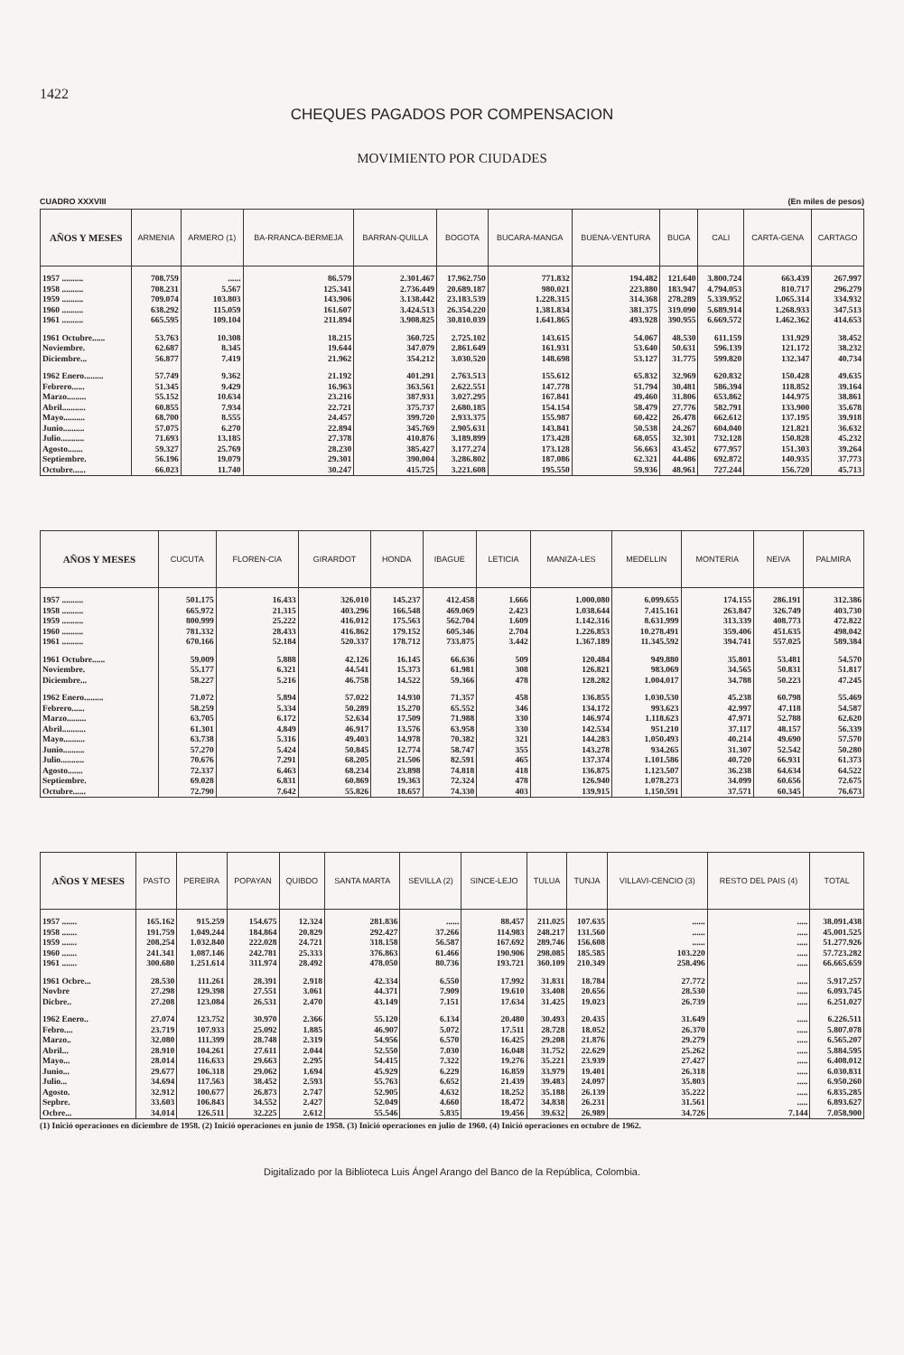1422
CHEQUES PAGADOS POR COMPENSACION
MOVIMIENTO POR CIUDADES
CUADRO XXXVIII (En miles de pesos)
| AÑOS Y MESES | ARMENIA | ARMERO (1) | BA-RRANCA-BERMEJA | BARRAN-QUILLA | BOGOTA | BUCARA-MANGA | BUENA-VENTURA | BUGA | CALI | CARTA-GENA | CARTAGO |
| --- | --- | --- | --- | --- | --- | --- | --- | --- | --- | --- | --- |
| 1957 .......... | 708.759 | ...... | 86.579 | 2.301.467 | 17.962.750 | 771.832 | 194.482 | 121.640 | 3.800.724 | 663.439 | 267.997 |
| 1958 .......... | 708.231 | 5.567 | 125.341 | 2.736.449 | 20.689.187 | 980.021 | 223.880 | 183.947 | 4.794.053 | 810.717 | 296.279 |
| 1959 .......... | 709.074 | 103.803 | 143.906 | 3.138.442 | 23.183.539 | 1.228.315 | 314.368 | 278.289 | 5.339.952 | 1.065.314 | 334.932 |
| 1960 .......... | 638.292 | 115.059 | 161.607 | 3.424.513 | 26.354.220 | 1.381.834 | 381.375 | 319.090 | 5.689.914 | 1.268.933 | 347.513 |
| 1961 .......... | 665.595 | 109.104 | 211.894 | 3.908.825 | 30.810.039 | 1.641.865 | 493.928 | 390.955 | 6.669.572 | 1.462.362 | 414.653 |
| 1961 Octubre...... | 53.763 | 10.308 | 18.215 | 360.725 | 2.725.102 | 143.615 | 54.067 | 48.530 | 611.159 | 131.929 | 38.452 |
| Noviembre. | 62.687 | 8.345 | 19.644 | 347.079 | 2.861.649 | 161.931 | 53.640 | 50.631 | 596.139 | 121.172 | 38.232 |
| Diciembre... | 56.877 | 7.419 | 21.962 | 354.212 | 3.030.520 | 148.698 | 53.127 | 31.775 | 599.820 | 132.347 | 40.734 |
| 1962 Enero......... | 57.749 | 9.362 | 21.192 | 401.291 | 2.763.513 | 155.612 | 65.832 | 32.969 | 620.832 | 150.428 | 49.635 |
| Febrero...... | 51.345 | 9.429 | 16.963 | 363.561 | 2.622.551 | 147.778 | 51.794 | 30.481 | 586.394 | 118.852 | 39.164 |
| Marzo......... | 55.152 | 10.634 | 23.216 | 387.931 | 3.027.295 | 167.841 | 49.460 | 31.806 | 653.862 | 144.975 | 38.861 |
| Abril........... | 60.855 | 7.934 | 22.721 | 375.737 | 2.680.185 | 154.154 | 58.479 | 27.776 | 582.791 | 133.900 | 35.678 |
| Mayo.......... | 68.700 | 8.555 | 24.457 | 399.720 | 2.933.375 | 155.987 | 60.422 | 26.478 | 662.612 | 137.195 | 39.918 |
| Junio.......... | 57.075 | 6.270 | 22.894 | 345.769 | 2.905.631 | 143.841 | 50.538 | 24.267 | 604.040 | 121.821 | 36.632 |
| Julio........... | 71.693 | 13.185 | 27.378 | 410.876 | 3.189.899 | 173.428 | 68.055 | 32.301 | 732.128 | 150.828 | 45.232 |
| Agosto....... | 59.327 | 25.769 | 28.230 | 385.427 | 3.177.274 | 173.128 | 56.663 | 43.452 | 677.957 | 151.303 | 39.264 |
| Septiembre. | 56.196 | 19.079 | 29.301 | 390.004 | 3.286.802 | 187.086 | 62.321 | 44.486 | 692.872 | 140.935 | 37.773 |
| Octubre...... | 66.023 | 11.740 | 30.247 | 415.725 | 3.221.608 | 195.550 | 59.936 | 48.961 | 727.244 | 156.720 | 45.713 |
| AÑOS Y MESES | CUCUTA | FLOREN-CIA | GIRARDOT | HONDA | IBAGUE | LETICIA | MANIZA-LES | MEDELLIN | MONTERIA | NEIVA | PALMIRA |
| --- | --- | --- | --- | --- | --- | --- | --- | --- | --- | --- | --- |
| 1957 .......... | 501.175 | 16.433 | 326.010 | 145.237 | 412.458 | 1.666 | 1.000.080 | 6.099.655 | 174.155 | 286.191 | 312.386 |
| 1958 .......... | 665.972 | 21.315 | 403.296 | 166.548 | 469.069 | 2.423 | 1.038.644 | 7.415.161 | 263.847 | 326.749 | 403.730 |
| 1959 .......... | 800.999 | 25.222 | 416.012 | 175.563 | 562.704 | 1.609 | 1.142.316 | 8.631.999 | 313.339 | 408.773 | 472.822 |
| 1960 .......... | 781.332 | 28.433 | 416.862 | 179.152 | 605.346 | 2.704 | 1.226.853 | 10.278.491 | 359.406 | 451.635 | 498.042 |
| 1961 .......... | 670.166 | 52.184 | 520.337 | 178.712 | 733.875 | 3.442 | 1.367.189 | 11.345.592 | 394.741 | 557.025 | 589.384 |
| 1961 Octubre...... | 59.009 | 5.888 | 42.126 | 16.145 | 66.636 | 509 | 120.484 | 949.880 | 35.801 | 53.481 | 54.570 |
| Noviembre. | 55.177 | 6.321 | 44.541 | 15.373 | 61.981 | 308 | 126.821 | 983.069 | 34.565 | 50.831 | 51.817 |
| Diciembre... | 58.227 | 5.216 | 46.758 | 14.522 | 59.366 | 478 | 128.282 | 1.004.017 | 34.788 | 50.223 | 47.245 |
| 1962 Enero......... | 71.072 | 5.894 | 57.022 | 14.930 | 71.357 | 458 | 136.855 | 1.030.530 | 45.238 | 60.798 | 55.469 |
| Febrero...... | 58.259 | 5.334 | 50.289 | 15.270 | 65.552 | 346 | 134.172 | 993.623 | 42.997 | 47.118 | 54.587 |
| Marzo......... | 63.705 | 6.172 | 52.634 | 17.509 | 71.988 | 330 | 146.974 | 1.118.623 | 47.971 | 52.788 | 62.620 |
| Abril........... | 61.301 | 4.849 | 46.917 | 13.576 | 63.958 | 330 | 142.534 | 951.210 | 37.117 | 48.157 | 56.339 |
| Mayo.......... | 63.738 | 5.316 | 49.403 | 14.978 | 70.382 | 321 | 144.283 | 1.050.493 | 40.214 | 49.690 | 57.570 |
| Junio.......... | 57.270 | 5.424 | 50.845 | 12.774 | 58.747 | 355 | 143.278 | 934.265 | 31.307 | 52.542 | 50.280 |
| Julio........... | 70.676 | 7.291 | 68.205 | 21.506 | 82.591 | 465 | 137.374 | 1.101.586 | 40.720 | 66.931 | 61.373 |
| Agosto....... | 72.337 | 6.463 | 68.234 | 23.898 | 74.818 | 418 | 136.875 | 1.123.507 | 36.238 | 64.634 | 64.522 |
| Septiembre. | 69.028 | 6.831 | 60.869 | 19.363 | 72.324 | 478 | 126.940 | 1.078.273 | 34.099 | 60.656 | 72.675 |
| Octubre...... | 72.790 | 7.642 | 55.826 | 18.657 | 74.330 | 403 | 139.915 | 1.150.591 | 37.571 | 60.345 | 76.673 |
| AÑOS Y MESES | PASTO | PEREIRA | POPAYAN | QUIBDO | SANTA MARTA | SEVILLA (2) | SINCE-LEJO | TULUA | TUNJA | VILLAVI-CENCIO (3) | RESTO DEL PAIS (4) | TOTAL |
| --- | --- | --- | --- | --- | --- | --- | --- | --- | --- | --- | --- | --- |
| 1957 ....... | 165.162 | 915.259 | 154.675 | 12.324 | 281.836 | ...... | 88.457 | 211.025 | 107.635 | ...... | ..... | 38.091.438 |
| 1958 ....... | 191.759 | 1.049.244 | 184.864 | 20.829 | 292.427 | 37.266 | 114.983 | 248.217 | 131.560 | ...... | ..... | 45.001.525 |
| 1959 ....... | 208.254 | 1.032.840 | 222.028 | 24.721 | 318.158 | 56.587 | 167.692 | 289.746 | 156.608 | ...... | ..... | 51.277.926 |
| 1960 ....... | 241.341 | 1.087.146 | 242.781 | 25.333 | 376.863 | 61.466 | 190.906 | 298.085 | 185.585 | 103.220 | ..... | 57.723.282 |
| 1961 ....... | 300.680 | 1.251.614 | 311.974 | 28.492 | 478.050 | 80.736 | 193.721 | 360.109 | 210.349 | 258.496 | ..... | 66.665.659 |
| 1961 Ocbre... | 28.530 | 111.261 | 28.391 | 2.918 | 42.334 | 6.550 | 17.992 | 31.831 | 18.784 | 27.772 | ..... | 5.917.257 |
| Novbre | 27.298 | 129.398 | 27.551 | 3.061 | 44.371 | 7.909 | 19.610 | 33.408 | 20.656 | 28.530 | ..... | 6.093.745 |
| Dicbre.. | 27.208 | 123.084 | 26.531 | 2.470 | 43.149 | 7.151 | 17.634 | 31.425 | 19.023 | 26.739 | ..... | 6.251.027 |
| 1962 Enero.. | 27.074 | 123.752 | 30.970 | 2.366 | 55.120 | 6.134 | 20.480 | 30.493 | 20.435 | 31.649 | ..... | 6.226.511 |
| Febro.... | 23.719 | 107.933 | 25.092 | 1.885 | 46.907 | 5.072 | 17.511 | 28.728 | 18.052 | 26.370 | ..... | 5.807.078 |
| Marzo.. | 32.080 | 111.399 | 28.748 | 2.319 | 54.956 | 6.570 | 16.425 | 29.208 | 21.876 | 29.279 | ..... | 6.565.207 |
| Abril... | 28.910 | 104.261 | 27.611 | 2.044 | 52.550 | 7.030 | 16.048 | 31.752 | 22.629 | 25.262 | ..... | 5.884.595 |
| Mayo... | 28.014 | 116.633 | 29.663 | 2.295 | 54.415 | 7.322 | 19.276 | 35.221 | 23.939 | 27.427 | ..... | 6.408.012 |
| Junio... | 29.677 | 106.318 | 29.062 | 1.694 | 45.929 | 6.229 | 16.859 | 33.979 | 19.401 | 26.318 | ..... | 6.030.831 |
| Julio... | 34.694 | 117.563 | 38.452 | 2.593 | 55.763 | 6.652 | 21.439 | 39.483 | 24.097 | 35.803 | ..... | 6.950.260 |
| Agosto. | 32.912 | 100.677 | 26.873 | 2.747 | 52.905 | 4.632 | 18.252 | 35.188 | 26.139 | 35.222 | ..... | 6.835.285 |
| Sepbre. | 33.603 | 106.843 | 34.552 | 2.427 | 52.049 | 4.660 | 18.472 | 34.838 | 26.231 | 31.561 | ..... | 6.893.627 |
| Ocbre... | 34.014 | 126.511 | 32.225 | 2.612 | 55.546 | 5.835 | 19.456 | 39.632 | 26.989 | 34.726 | 7.144 | 7.058.900 |
(1) Inició operaciones en diciembre de 1958. (2) Inició operaciones en junio de 1958. (3) Inició operaciones en julio de 1960. (4) Inició operaciones en octubre de 1962.
Digitalizado por la Biblioteca Luis Ángel Arango del Banco de la República, Colombia.